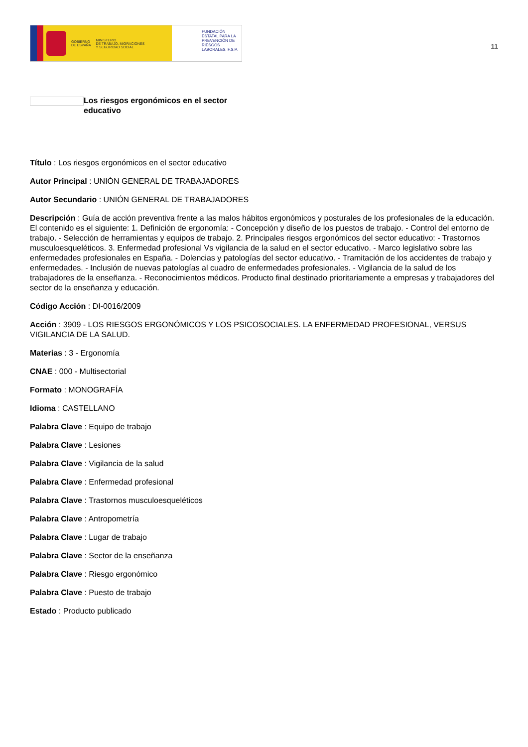GOBIERNO
DE ESPAÑA MINISTERIO
DE TRABAJO, MIGRACIONES
Y SEGURIDAD SOCIAL
FUNDACIÓN ESTATAL PARA LA PREVENCIÓN DE RIESGOS LABORALES, F.S.P.
11
Los riesgos ergonómicos en el sector educativo
Título : Los riesgos ergonómicos en el sector educativo
Autor Principal : UNIÓN GENERAL DE TRABAJADORES
Autor Secundario : UNIÓN GENERAL DE TRABAJADORES
Descripción : Guía de acción preventiva frente a las malos hábitos ergonómicos y posturales de los profesionales de la educación. El contenido es el siguiente: 1. Definición de ergonomía: - Concepción y diseño de los puestos de trabajo. - Control del entorno de trabajo. - Selección de herramientas y equipos de trabajo. 2. Principales riesgos ergonómicos del sector educativo: - Trastornos musculoesqueléticos. 3. Enfermedad profesional Vs vigilancia de la salud en el sector educativo. - Marco legislativo sobre las enfermedades profesionales en España. - Dolencias y patologías del sector educativo. - Tramitación de los accidentes de trabajo y enfermedades. - Inclusión de nuevas patologías al cuadro de enfermedades profesionales. - Vigilancia de la salud de los trabajadores de la enseñanza. - Reconocimientos médicos. Producto final destinado prioritariamente a empresas y trabajadores del sector de la enseñanza y educación.
Código Acción : DI-0016/2009
Acción : 3909 - LOS RIESGOS ERGONÓMICOS Y LOS PSICOSOCIALES. LA ENFERMEDAD PROFESIONAL, VERSUS VIGILANCIA DE LA SALUD.
Materias : 3 - Ergonomía
CNAE : 000 - Multisectorial
Formato : MONOGRAFÍA
Idioma : CASTELLANO
Palabra Clave : Equipo de trabajo
Palabra Clave : Lesiones
Palabra Clave : Vigilancia de la salud
Palabra Clave : Enfermedad profesional
Palabra Clave : Trastornos musculoesqueléticos
Palabra Clave : Antropometría
Palabra Clave : Lugar de trabajo
Palabra Clave : Sector de la enseñanza
Palabra Clave : Riesgo ergonómico
Palabra Clave : Puesto de trabajo
Estado : Producto publicado